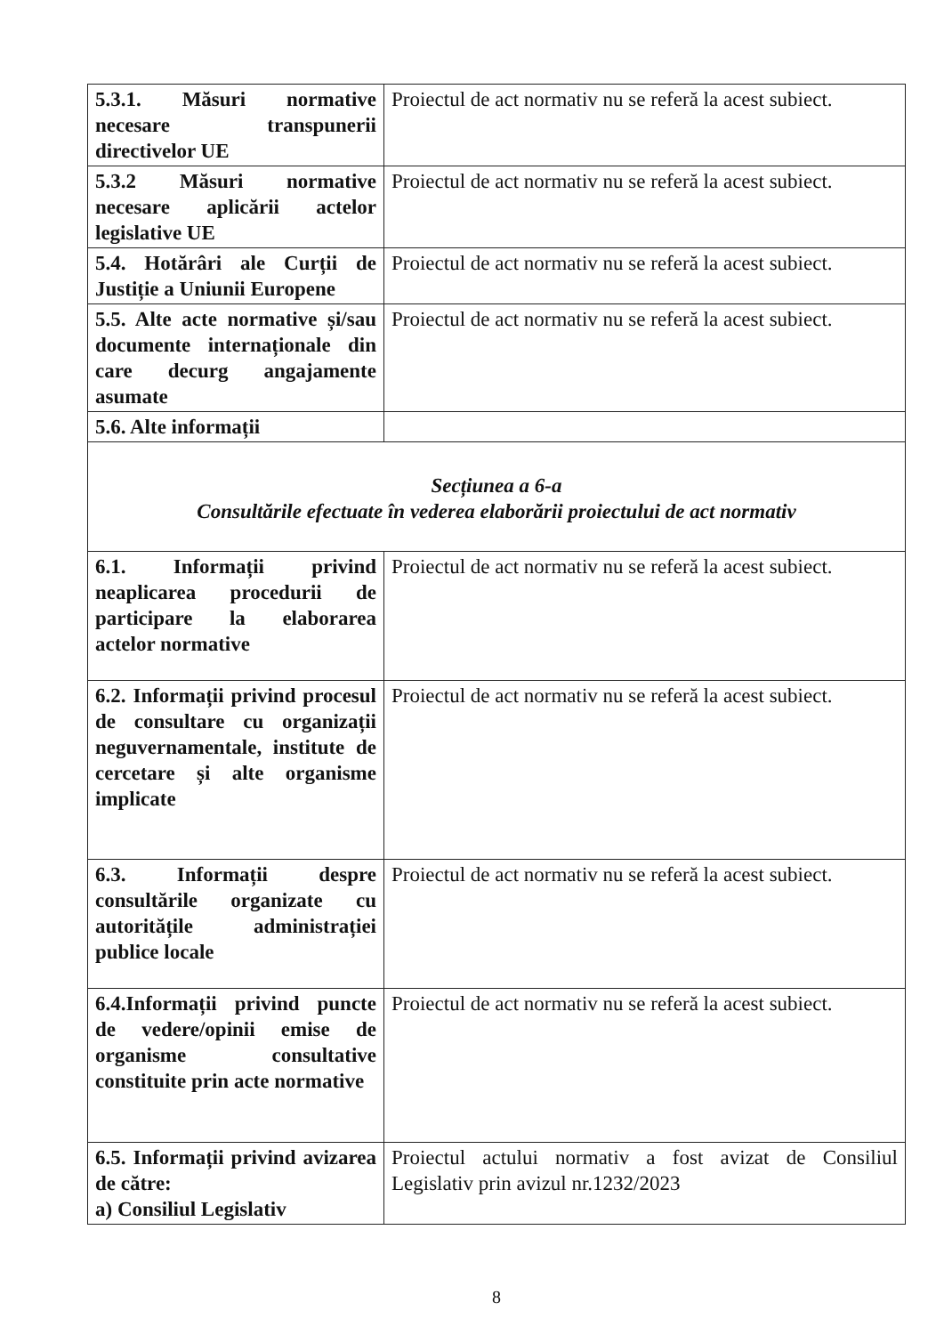| 5.3.1. Măsuri normative necesare transpunerii directivelor UE | Proiectul de act normativ nu se referă la acest subiect. |
| 5.3.2 Măsuri normative necesare aplicării actelor legislative UE | Proiectul de act normativ nu se referă la acest subiect. |
| 5.4. Hotărâri ale Curții de Justiție a Uniunii Europene | Proiectul de act normativ nu se referă la acest subiect. |
| 5.5. Alte acte normative și/sau documente internaționale din care decurg angajamente asumate | Proiectul de act normativ nu se referă la acest subiect. |
| 5.6. Alte informații | |
| Secțiunea a 6-a Consultările efectuate în vederea elaborării proiectului de act normativ | |
| 6.1. Informații privind neaplicarea procedurii de participare la elaborarea actelor normative | Proiectul de act normativ nu se referă la acest subiect. |
| 6.2. Informații privind procesul de consultare cu organizații neguvernamentale, institute de cercetare și alte organisme implicate | Proiectul de act normativ nu se referă la acest subiect. |
| 6.3. Informații despre consultările organizate cu autoritățile administrației publice locale | Proiectul de act normativ nu se referă la acest subiect. |
| 6.4.Informații privind puncte de vedere/opinii emise de organisme consultative constituite prin acte normative | Proiectul de act normativ nu se referă la acest subiect. |
| 6.5. Informații privind avizarea de către: a) Consiliul Legislativ | Proiectul actului normativ a fost avizat de Consiliul Legislativ prin avizul nr.1232/2023 |
8